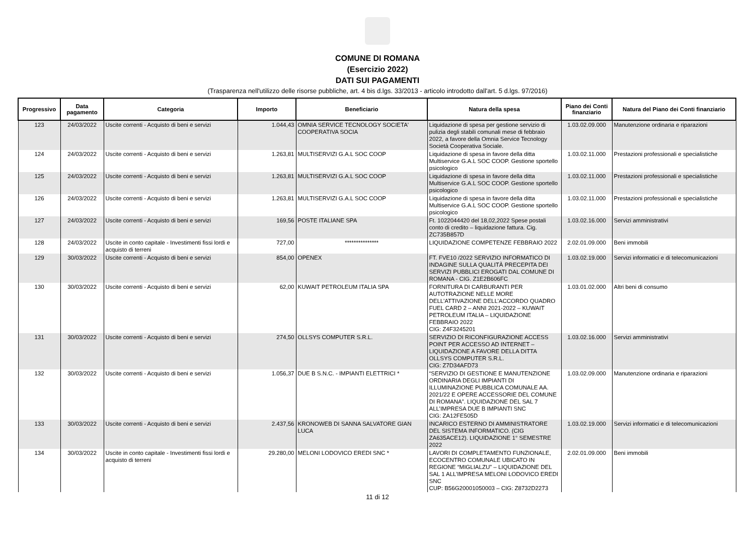COMUNE DI ROMANA
(Esercizio 2022)
DATI SUI PAGAMENTI
(Trasparenza nell'utilizzo delle risorse pubbliche, art. 4 bis d.lgs. 33/2013 - articolo introdotto dall'art. 5 d.lgs. 97/2016)
| Progressivo | Data pagamento | Categoria | Importo | Beneficiario | Natura della spesa | Piano dei Conti finanziario | Natura del Piano dei Conti finanziario |
| --- | --- | --- | --- | --- | --- | --- | --- |
| 123 | 24/03/2022 | Uscite correnti - Acquisto di beni e servizi | 1.044,43 | OMNIA SERVICE TECNOLOGY SOCIETA' COOPERATIVA SOCIA | Liquidazione di spesa per gestione servizio di pulizia degli stabili comunali mese di febbraio 2022, a favore della Omnia Service Tecnology Società Cooperativa Sociale. | 1.03.02.09.000 | Manutenzione ordinaria e riparazioni |
| 124 | 24/03/2022 | Uscite correnti - Acquisto di beni e servizi | 1.263,81 | MULTISERVIZI G.A.L SOC COOP | Liquidazione di spesa in favore della ditta Multiservice G.A.L SOC COOP. Gestione sportello psicologico | 1.03.02.11.000 | Prestazioni professionali e specialistiche |
| 125 | 24/03/2022 | Uscite correnti - Acquisto di beni e servizi | 1.263,81 | MULTISERVIZI G.A.L SOC COOP | Liquidazione di spesa in favore della ditta Multiservice G.A.L SOC COOP. Gestione sportello psicologico | 1.03.02.11.000 | Prestazioni professionali e specialistiche |
| 126 | 24/03/2022 | Uscite correnti - Acquisto di beni e servizi | 1.263,81 | MULTISERVIZI G.A.L SOC COOP | Liquidazione di spesa in favore della ditta Multiservice G.A.L SOC COOP. Gestione sportello psicologico | 1.03.02.11.000 | Prestazioni professionali e specialistiche |
| 127 | 24/03/2022 | Uscite correnti - Acquisto di beni e servizi | 169,56 | POSTE ITALIANE SPA | Ft. 1022044420 del 18,02,2022 Spese postali conto di credito – liquidazione fattura. Cig. ZC735B857D | 1.03.02.16.000 | Servizi amministrativi |
| 128 | 24/03/2022 | Uscite in conto capitale - Investimenti fissi lordi e acquisto di terreni | 727,00 | *************** | LIQUIDAZIONE COMPETENZE FEBBRAIO 2022 | 2.02.01.09.000 | Beni immobili |
| 129 | 30/03/2022 | Uscite correnti - Acquisto di beni e servizi | 854,00 | OPENEX | FT. FVE10 /2022 SERVIZIO INFORMATICO DI INDAGINE SULLA QUALITÀ PRECEPITA DEI SERVIZI PUBBLICI EROGATI DAL COMUNE DI ROMANA - CIG. Z1E2B606FC | 1.03.02.19.000 | Servizi informatici e di telecomunicazioni |
| 130 | 30/03/2022 | Uscite correnti - Acquisto di beni e servizi | 62,00 | KUWAIT PETROLEUM ITALIA SPA | FORNITURA DI CARBURANTI PER AUTOTRAZIONE NELLE MORE DELL’ATTIVAZIONE DELL’ACCORDO QUADRO FUEL CARD 2 – ANNI 2021-2022 – KUWAIT PETROLEUM ITALIA – LIQUIDAZIONE FEBBRAIO 2022 CIG: Z4F3245201 | 1.03.01.02.000 | Altri beni di consumo |
| 131 | 30/03/2022 | Uscite correnti - Acquisto di beni e servizi | 274,50 | OLLSYS COMPUTER S.R.L. | SERVIZIO DI RICONFIGURAZIONE ACCESS POINT PER ACCESSO AD INTERNET – LIQUIDAZIONE A FAVORE DELLA DITTA OLLSYS COMPUTER S.R.L. CIG: Z7D34AFD73 | 1.03.02.16.000 | Servizi amministrativi |
| 132 | 30/03/2022 | Uscite correnti - Acquisto di beni e servizi | 1.056,37 | DUE B S.N.C. - IMPIANTI ELETTRICI * | “SERVIZIO DI GESTIONE E MANUTENZIONE ORDINARIA DEGLI IMPIANTI DI ILLUMINAZIONE PUBBLICA COMUNALE AA. 2021/22 E OPERE ACCESSORIE DEL COMUNE DI ROMANA”. LIQUIDAZIONE DEL SAL 7 ALL’IMPRESA DUE B IMPIANTI SNC CIG: ZA12FE505D | 1.03.02.09.000 | Manutenzione ordinaria e riparazioni |
| 133 | 30/03/2022 | Uscite correnti - Acquisto di beni e servizi | 2.437,56 | KRONOWEB DI SANNA SALVATORE GIAN LUCA | INCARICO ESTERNO DI AMMINISTRATORE DEL SISTEMA INFORMATICO. (CIG ZA635ACE12). LIQUIDAZIONE 1° SEMESTRE 2022 | 1.03.02.19.000 | Servizi informatici e di telecomunicazioni |
| 134 | 30/03/2022 | Uscite in conto capitale - Investimenti fissi lordi e acquisto di terreni | 29.280,00 | MELONI LODOVICO EREDI SNC * | LAVORI DI COMPLETAMENTO FUNZIONALE, ECOCENTRO COMUNALE UBICATO IN REGIONE “MIGLIALZU” – LIQUIDAZIONE DEL SAL 1 ALL’IMPRESA MELONI LODOVICO EREDI SNC CUP: B56G20001050003 – CIG: Z8732D2273 | 2.02.01.09.000 | Beni immobili |
11 di 12